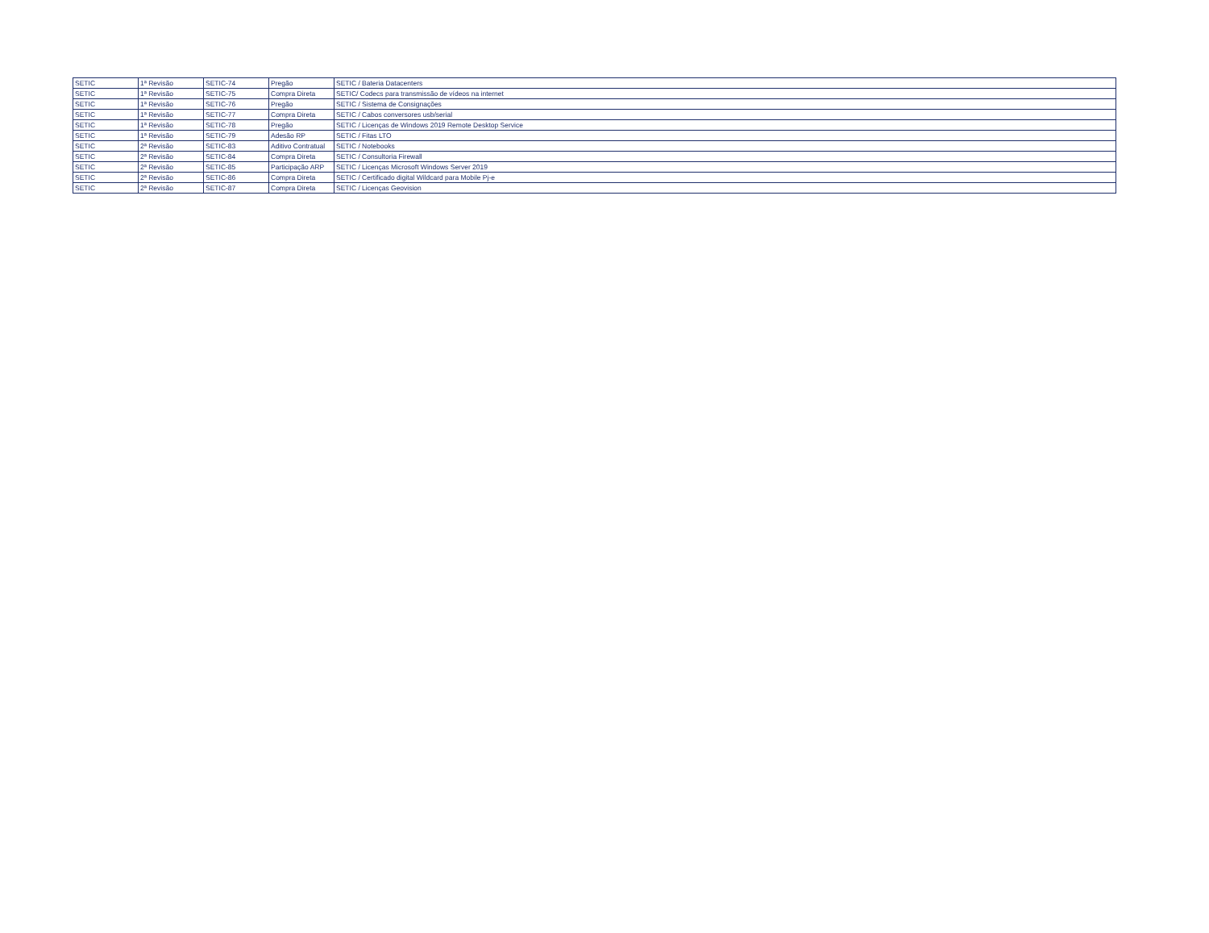| SETIC | 1ª Revisão | SETIC-74 | Pregão | SETIC / Bateria Datacenters |
| SETIC | 1ª Revisão | SETIC-75 | Compra Direta | SETIC/ Codecs para transmissão de vídeos na internet |
| SETIC | 1ª Revisão | SETIC-76 | Pregão | SETIC / Sistema de Consignações |
| SETIC | 1ª Revisão | SETIC-77 | Compra Direta | SETIC / Cabos conversores usb/serial |
| SETIC | 1ª Revisão | SETIC-78 | Pregão | SETIC / Licenças de Windows 2019 Remote Desktop Service |
| SETIC | 1ª Revisão | SETIC-79 | Adesão RP | SETIC / Fitas LTO |
| SETIC | 2ª Revisão | SETIC-83 | Aditivo Contratual | SETIC / Notebooks |
| SETIC | 2ª Revisão | SETIC-84 | Compra Direta | SETIC / Consultoria Firewall |
| SETIC | 2ª Revisão | SETIC-85 | Participação ARP | SETIC / Licenças Microsoft Windows Server 2019 |
| SETIC | 2ª Revisão | SETIC-86 | Compra Direta | SETIC / Certificado digital Wildcard para Mobile Pj-e |
| SETIC | 2ª Revisão | SETIC-87 | Compra Direta | SETIC / Licenças Geovision |